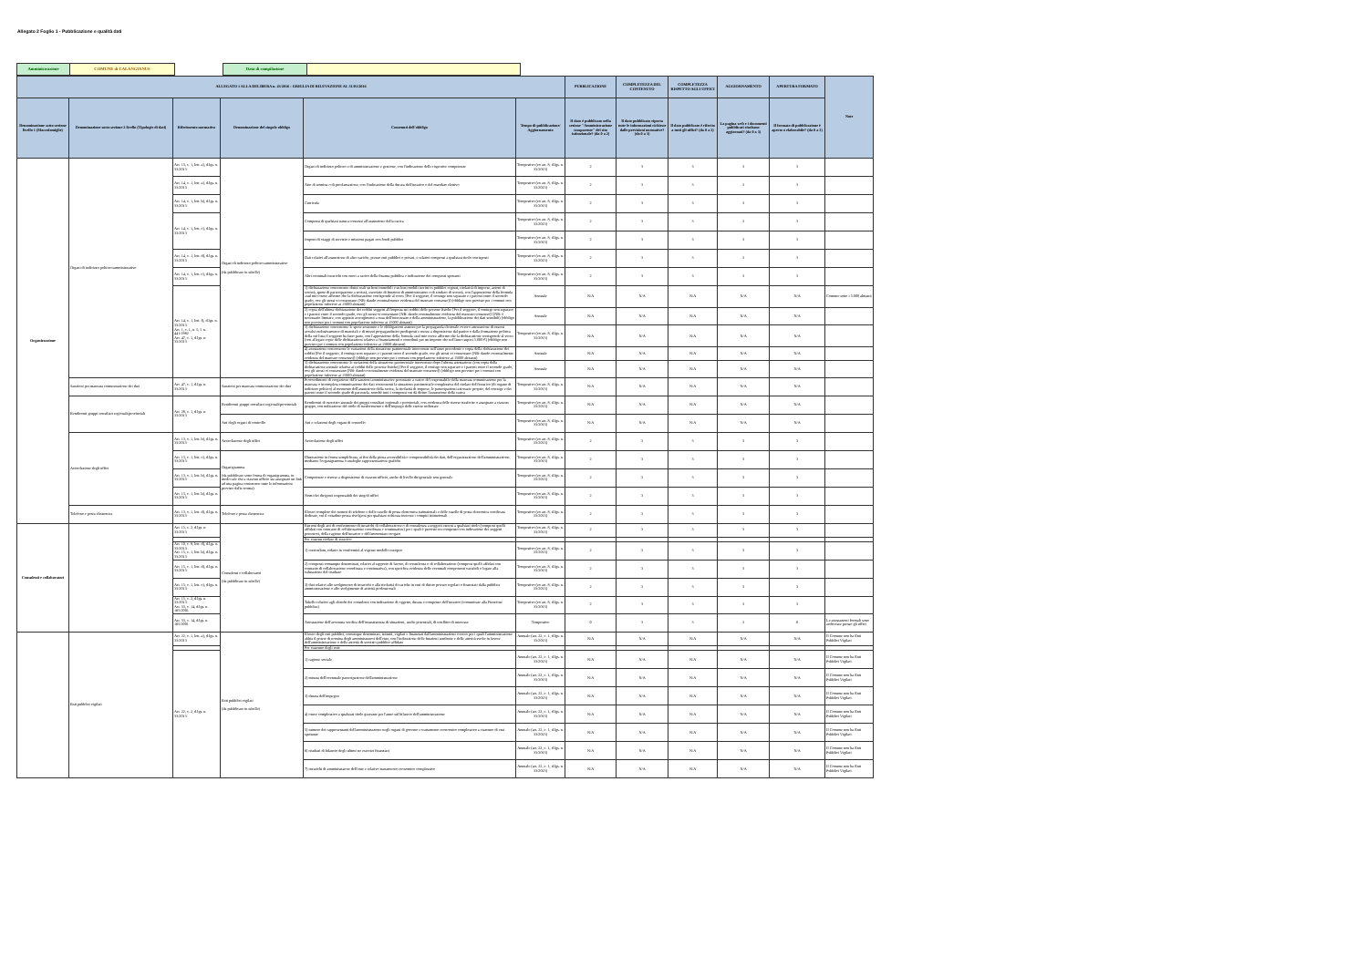Allegato 2 Foglio 1 - Pubblicazione e qualità dati
| Amministrazione | COMUNE di CALANGIANUS | | Data di compilazione | |
| ALLEGATO 1 ALLA DELIBERA n. 43/2016 - GRIGLIA DI RILEVAZIONE AL 31/01/2016 | | | | | | PUBBLICAZIONE | COMPLETEZZA DEL CONTENUTO | COMPLETEZZA RISPETTO AGLI UFFICI | AGGIORNAMENTO | APERTURA FORMATO | Note |
| --- | --- | --- | --- | --- | --- | --- | --- | --- | --- | --- | --- |
| Denominazione sotto-sezione livello 1 (Macrofamiglie) | Denominazione sotto-sezione 2 livello (Tipologie di dati) | Riferimento normativo | Denominazione del singolo obbligo | Contenuti dell'obbligo | Tempo di pubblicazione/ Aggiornamento | Il dato è pubblicato nella sezione "Amministrazione trasparente" del sito istituzionale? (da 0 a 2) | Il dato pubblicato riporta tutte le informazioni richieste dalle previsioni normative? (da 0 a 3) | Il dato pubblicato è riferito a tutti gli uffici? (da 0 a 3) | La pagina web e i documenti pubblicati risultano aggiornati? (da 0 a 3) | Il formato di pubblicazione è aperto o elaborabile? (da 0 a 3) | |
| Organizzazione | Organi di indirizzo politico-amministrativo | Art. 13, c. 1, lett. a), d.lgs. n. 33/2013 | Organi di indirizzo politico-amministrativo (da pubblicare in tabelle) | Organi di indirizzo politico e di amministrazione e gestione, con l'indicazione delle rispettive competenze | Tempestivo (ex art. 8, d.lgs. n. 33/2013) | 2 | 3 | 3 | 3 | 3 | |
| | | Art. 14, c. 1, lett. a), d.lgs. n. 33/2013 | | Atto di nomina o di proclamazione, con l'indicazione della durata dell'incarico o del mandato elettivo | Tempestivo (ex art. 8, d.lgs. n. 33/2013) | 2 | 3 | 3 | 3 | 3 | |
| | | Art. 14, c. 1, lett. b), d.lgs. n. 33/2013 | | Curricula | Tempestivo (ex art. 8, d.lgs. n. 33/2013) | 2 | 3 | 3 | 3 | 3 | |
| | | Art. 14, c. 1, lett. c), d.lgs. n. 33/2013 | | Compensi di qualsiasi natura connessi all'assunzione della carica | Tempestivo (ex art. 8, d.lgs. n. 33/2013) | 2 | 3 | 3 | 3 | 3 | |
| | | | | Importi di viaggi di servizio e missioni pagati con fondi pubblici | Tempestivo (ex art. 8, d.lgs. n. 33/2013) | 2 | 3 | 3 | 3 | 3 | |
| | | Art. 14, c. 1, lett. d), d.lgs. n. 33/2013 | | Dati relativi all'assunzione di altre cariche, presso enti pubblici o privati, e relativi compensi a qualsiasi titolo corrisposti | Tempestivo (ex art. 8, d.lgs. n. 33/2013) | 2 | 3 | 3 | 3 | 3 | |
| | | Art. 14, c. 1, lett. e), d.lgs. n. 33/2013 | | Altri eventuali incarichi con oneri a carico della finanza pubblica e indicazione dei compensi spettanti | Tempestivo (ex art. 8, d.lgs. n. 33/2013) | 2 | 3 | 3 | 3 | 3 | |
| | | Art. 14, c. 1, lett. f), d.lgs. n. 33/2013 Art. 1, c. 1, n. 5, l. n. 441/1982 Art. 47, c. 1, d.lgs. n. 33/2013 | | 1) dichiarazione concernente diritti reali su beni immobili e su beni mobili iscritti in pubblici registri, titolarità di imprese, azioni di società, quote di partecipazione a società, esercizio di funzioni di amministratore o di sindaco di società, con l'apposizione della formula «sul mio onore affermo che la dichiarazione corrisponde al vero» [Per il soggetto, il coniuge non separato e i parenti entro il secondo grado, ove gli stessi vi consentano (NB: dando eventualmente evidenza del mancato consenso)] (obbligo non previsto per i comuni con popolazione inferiore ai 15000 abitanti) | Annuale | N/A | N/A | N/A | N/A | N/A | Comune sotto i 5.000 abitanti |
| | | | | 2) copia dell'ultima dichiarazione dei redditi soggetti all'imposta sui redditi delle persone fisiche [Per il soggetto, il coniuge non separato e i parenti entro il secondo grado, ove gli stessi vi consentano (NB: dando eventualmente evidenza del mancato consenso)] (NB: è necessario limitare, con appositi accorgimenti a cura dell'interessato o della amministrazione, la pubblicazione dei dati sensibili) (obbligo non previsto per i comuni con popolazione inferiore ai 15000 abitanti) | Annuale | N/A | N/A | N/A | N/A | N/A | |
| | | | | 3) dichiarazione concernente le spese sostenute e le obbligazioni assunte per la propaganda elettorale ovvero attestazione di essersi avvalsi esclusivamente di materiali e di mezzi propagandistici predisposti e messi a disposizione dal partito o dalla formazione politica della cui lista il soggetto ha fatto parte, con l'apposizione della formula «sul mio onore affermo che la dichiarazione corrisponde al vero» (con allegate copie delle dichiarazioni relative a finanziamenti e contributi per un importo che nell'anno superi 5.000 €) (obbligo non previsto per i comuni con popolazione inferiore ai 15000 abitanti) | Tempestivo (ex art. 8, d.lgs. n. 33/2013) | N/A | N/A | N/A | N/A | N/A | |
| | | | | 4) attestazione concernente le variazioni della situazione patrimoniale intervenute nell'anno precedente e copia della dichiarazione dei redditi [Per il soggetto, il coniuge non separato e i parenti entro il secondo grado, ove gli stessi vi consentano (NB: dando eventualmente evidenza del mancato consenso)] (obbligo non previsto per i comuni con popolazione inferiore ai 15000 abitanti) | Annuale | N/A | N/A | N/A | N/A | N/A | |
| | | | | 5) dichiarazione concernente le variazioni della situazione patrimoniale intervenute dopo l'ultima attestazione (con copia della dichiarazione annuale relativa ai redditi delle persone fisiche) [Per il soggetto, il coniuge non separato e i parenti entro il secondo grado, ove gli stessi vi consentano (NB: dando eventualmente evidenza del mancato consenso)] (obbligo non previsto per i comuni con popolazione inferiore ai 15000 abitanti) | Annuale | N/A | N/A | N/A | N/A | N/A | |
| | Sanzioni per mancata comunicazione dei dati | Art. 47, c. 1, d.lgs. n. 33/2013 | Sanzioni per mancata comunicazione dei dati | Provvedimenti di erogazione delle sanzioni amministrative pecuniarie a carico del responsabile della mancata comunicazione per la mancata o incompleta comunicazione dei dati concernenti la situazione patrimoniale complessiva del titolare dell'incarico (di organo di indirizzo politico) al momento dell'assunzione della carica, la titolarità di imprese, le partecipazioni azionarie proprie, del coniuge e dei parenti entro il secondo grado di parentela, nonchè tutti i compensi cui dà diritto l'assunzione della carica | Tempestivo (ex art. 8, d.lgs. n. 33/2013) | N/A | N/A | N/A | N/A | N/A | |
| | Rendiconti gruppi consiliari regionali/provinciali | Art. 28, c. 1, d.lgs. n. 33/2013 | Rendiconti gruppi consiliari regionali/provinciali | Rendiconti di esercizio annuale dei gruppi consiliari regionali e provinciali, con evidenza delle risorse trasferite o assegnate a ciascun gruppo, con indicazione del titolo di trasferimento e dell'impiego delle risorse utilizzate | Tempestivo (ex art. 8, d.lgs. n. 33/2013) | N/A | N/A | N/A | N/A | N/A | |
| | | | Atti degli organi di controllo | Atti e relazioni degli organi di controllo | Tempestivo (ex art. 8, d.lgs. n. 33/2013) | N/A | N/A | N/A | N/A | N/A | |
| | Articolazione degli uffici | Art. 13, c. 1, lett. b), d.lgs. n. 33/2013 | Articolazione degli uffici | Articolazione degli uffici | Tempestivo (ex art. 8, d.lgs. n. 33/2013) | 2 | 3 | 3 | 3 | 3 | |
| | | Art. 13, c. 1, lett. c), d.lgs. n. 33/2013 | Organigramma (da pubblicare sotto forma di organigramma, in modo tale che a ciascun ufficio sia assegnato un link ad una pagina contenente tutte le informazioni previste dalla norma) | Illustrazione in forma semplificata, ai fini della piena accessibilità e comprensibilità dei dati, dell'organizzazione dell'amministrazione, mediante l'organigramma o analoghe rappresentazioni grafiche | Tempestivo (ex art. 8, d.lgs. n. 33/2013) | 2 | 3 | 3 | 3 | 3 | |
| | | Art. 13, c. 1, lett. b), d.lgs. n. 33/2013 | | Competenze e risorse a disposizione di ciascun ufficio, anche di livello dirigenziale non generale | Tempestivo (ex art. 8, d.lgs. n. 33/2013) | 2 | 3 | 3 | 3 | 3 | |
| | | Art. 13, c. 1, lett. b), d.lgs. n. 33/2013 | | Nomi dei dirigenti responsabili dei singoli uffici | Tempestivo (ex art. 8, d.lgs. n. 33/2013) | 2 | 3 | 3 | 3 | 3 | |
| | Telefono e posta elettronica | Art. 13, c. 1, lett. d), d.lgs. n. 33/2013 | Telefono e posta elettronica | Elenco completo dei numeri di telefono e delle caselle di posta elettronica istituzionali e delle caselle di posta elettronica certificata dedicate, cui il cittadino possa rivolgersi per qualsiasi richiesta inerente i compiti istituzionali | Tempestivo (ex art. 8, d.lgs. n. 33/2013) | 2 | 3 | 3 | 3 | 3 | |
| Consulenti e collaboratori | | Art. 15, c. 2, d.lgs. n. 33/2013 | Consulenti e collaboratori (da pubblicare in tabelle) | Estremi degli atti di conferimento di incarichi di collaborazione o di consulenza a soggetti esterni a qualsiasi titolo (compresi quelli affidati con contratto di collaborazione coordinata e continuativa) per i quali è previsto un compenso con indicazione dei soggetti percettori, della ragione dell'incarico e dell'ammontare erogato | Tempestivo (ex art. 8, d.lgs. n. 33/2013) | 2 | 3 | 3 | 3 | 3 | |
| | | | | Per ciascun titolare di incarico: | | | | | | | |
| | | Art. 10, c. 8, lett. d), d.lgs. n. 33/2013 Art. 15, c. 1, lett. b), d.lgs. n. 33/2013 | | 1) curriculum, redatto in conformità al vigente modello europeo | Tempestivo (ex art. 8, d.lgs. n. 33/2013) | 2 | 3 | 3 | 3 | 3 | |
| | | Art. 15, c. 1, lett. d), d.lgs. n. 33/2013 | | 2) compensi comunque denominati, relativi al rapporto di lavoro, di consulenza o di collaborazione (compresi quelli affidati con contratto di collaborazione coordinata e continuativa), con specifica evidenza delle eventuali componenti variabili o legate alla valutazione del risultato | Tempestivo (ex art. 8, d.lgs. n. 33/2013) | 2 | 3 | 3 | 3 | 3 | |
| | | Art. 15, c. 1, lett. c), d.lgs. n. 33/2013 | | 3) dati relativi allo svolgimento di incarichi o alla titolarità di cariche in enti di diritto privato regolati o finanziati dalla pubblica amministrazione o allo svolgimento di attività professionali | Tempestivo (ex art. 8, d.lgs. n. 33/2013) | 2 | 3 | 3 | 3 | 3 | |
| | | Art. 15, c. 2, d.lgs. n. 33/2013 Art. 53, c. 14, d.lgs. n. 165/2001 | | Tabelle relative agli elenchi dei consulenti con indicazione di oggetto, durata e compenso dell'incarico (comunicate alla Funzione pubblica) | Tempestivo (ex art. 8, d.lgs. n. 33/2013) | 2 | 3 | 3 | 3 | 3 | |
| | | Art. 53, c. 14, d.lgs. n. 165/2001 | | Attestazione dell'avvenuta verifica dell'insussistenza di situazioni, anche potenziali, di conflitto di interesse | Tempestivo | 0 | 3 | 3 | 3 | 0 | Le attestazioni formali sono archiviate presso gli uffici |
| | Enti pubblici vigilati | Art. 22, c. 1, lett. a), d.lgs. n. 33/2013 | Enti pubblici vigilati (da pubblicare in tabelle) | Elenco degli enti pubblici, comunque denominati, istituiti, vigilati e finanziati dall'amministrazione ovvero per i quali l'amministrazione abbia il potere di nomina degli amministratori dell'ente, con l'indicazione delle funzioni attribuite e delle attività svolte in favore dell'amministrazione o delle attività di servizio pubblico affidate | Annuale (art. 22, c. 1, d.lgs. n. 33/2013) | N/A | N/A | N/A | N/A | N/A | Il Comune non ha Enti Pubblici Vigilati |
| | | | | Per ciascuno degli enti: | | | | | | | |
| | | Art. 22, c. 2, d.lgs. n. 33/2013 | | 1) ragione sociale | Annuale (art. 22, c. 1, d.lgs. n. 33/2013) | N/A | N/A | N/A | N/A | N/A | Il Comune non ha Enti Pubblici Vigilati |
| | | | | 2) misura dell'eventuale partecipazione dell'amministrazione | Annuale (art. 22, c. 1, d.lgs. n. 33/2013) | N/A | N/A | N/A | N/A | N/A | Il Comune non ha Enti Pubblici Vigilati |
| | | | | 3) durata dell'impegno | Annuale (art. 22, c. 1, d.lgs. n. 33/2013) | N/A | N/A | N/A | N/A | N/A | Il Comune non ha Enti Pubblici Vigilati |
| | | | | 4) onere complessivo a qualsiasi titolo gravante per l'anno sul bilancio dell'amministrazione | Annuale (art. 22, c. 1, d.lgs. n. 33/2013) | N/A | N/A | N/A | N/A | N/A | Il Comune non ha Enti Pubblici Vigilati |
| | | | | 5) numero dei rappresentanti dell'amministrazione negli organi di governo e trattamento economico complessivo a ciascuno di essi spettante | Annuale (art. 22, c. 1, d.lgs. n. 33/2013) | N/A | N/A | N/A | N/A | N/A | Il Comune non ha Enti Pubblici Vigilati |
| | | | | 6) risultati di bilancio degli ultimi tre esercizi finanziari | Annuale (art. 22, c. 1, d.lgs. n. 33/2013) | N/A | N/A | N/A | N/A | N/A | Il Comune non ha Enti Pubblici Vigilati |
| | | | | 7) incarichi di amministratore dell'ente e relativo trattamento economico complessivo | Annuale (art. 22, c. 1, d.lgs. n. 33/2013) | N/A | N/A | N/A | N/A | N/A | Il Comune non ha Enti Pubblici Vigilati |